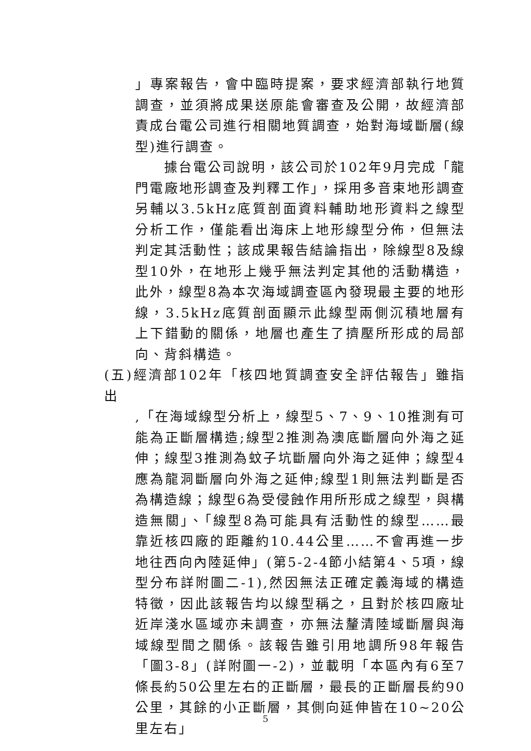」專案報告，會中臨時提案，要求經濟部執行地質調查，並須將成果送原能會審查及公開，故經濟部責成台電公司進行相關地質調查，始對海域斷層(線型)進行調查。
據台電公司說明，該公司於102年9月完成「龍門電廠地形調查及判釋工作」，採用多音束地形調查另輔以3.5kHz底質剖面資料輔助地形資料之線型分析工作，僅能看出海床上地形線型分佈，但無法判定其活動性；該成果報告結論指出，除線型8及線型10外，在地形上幾乎無法判定其他的活動構造，此外，線型8為本次海域調查區內發現最主要的地形線，3.5kHz底質剖面顯示此線型兩側沉積地層有上下錯動的關係，地層也產生了擠壓所形成的局部向、背斜構造。
(五)經濟部102年「核四地質調查安全評估報告」雖指出
,「在海域線型分析上，線型5、7、9、10推測有可能為正斷層構造;線型2推測為澳底斷層向外海之延伸；線型3推測為蚊子坑斷層向外海之延伸；線型4應為龍洞斷層向外海之延伸;線型1則無法判斷是否為構造線；線型6為受侵蝕作用所形成之線型，與構造無關」、「線型8為可能具有活動性的線型……最靠近核四廠的距離約10.44公里……不會再進一步地往西向內陸延伸」(第5-2-4節小結第4、5項，線型分布詳附圖二-1),然因無法正確定義海域的構造特徵，因此該報告均以線型稱之，且對於核四廠址近岸淺水區域亦未調查，亦無法釐清陸域斷層與海域線型間之關係。該報告雖引用地調所98年報告「圖3-8」(詳附圖一-2)，並載明「本區內有6至7條長約50公里左右的正斷層，最長的正斷層長約90公里，其餘的小正斷層，其側向延伸皆在10~20公里左右」
5